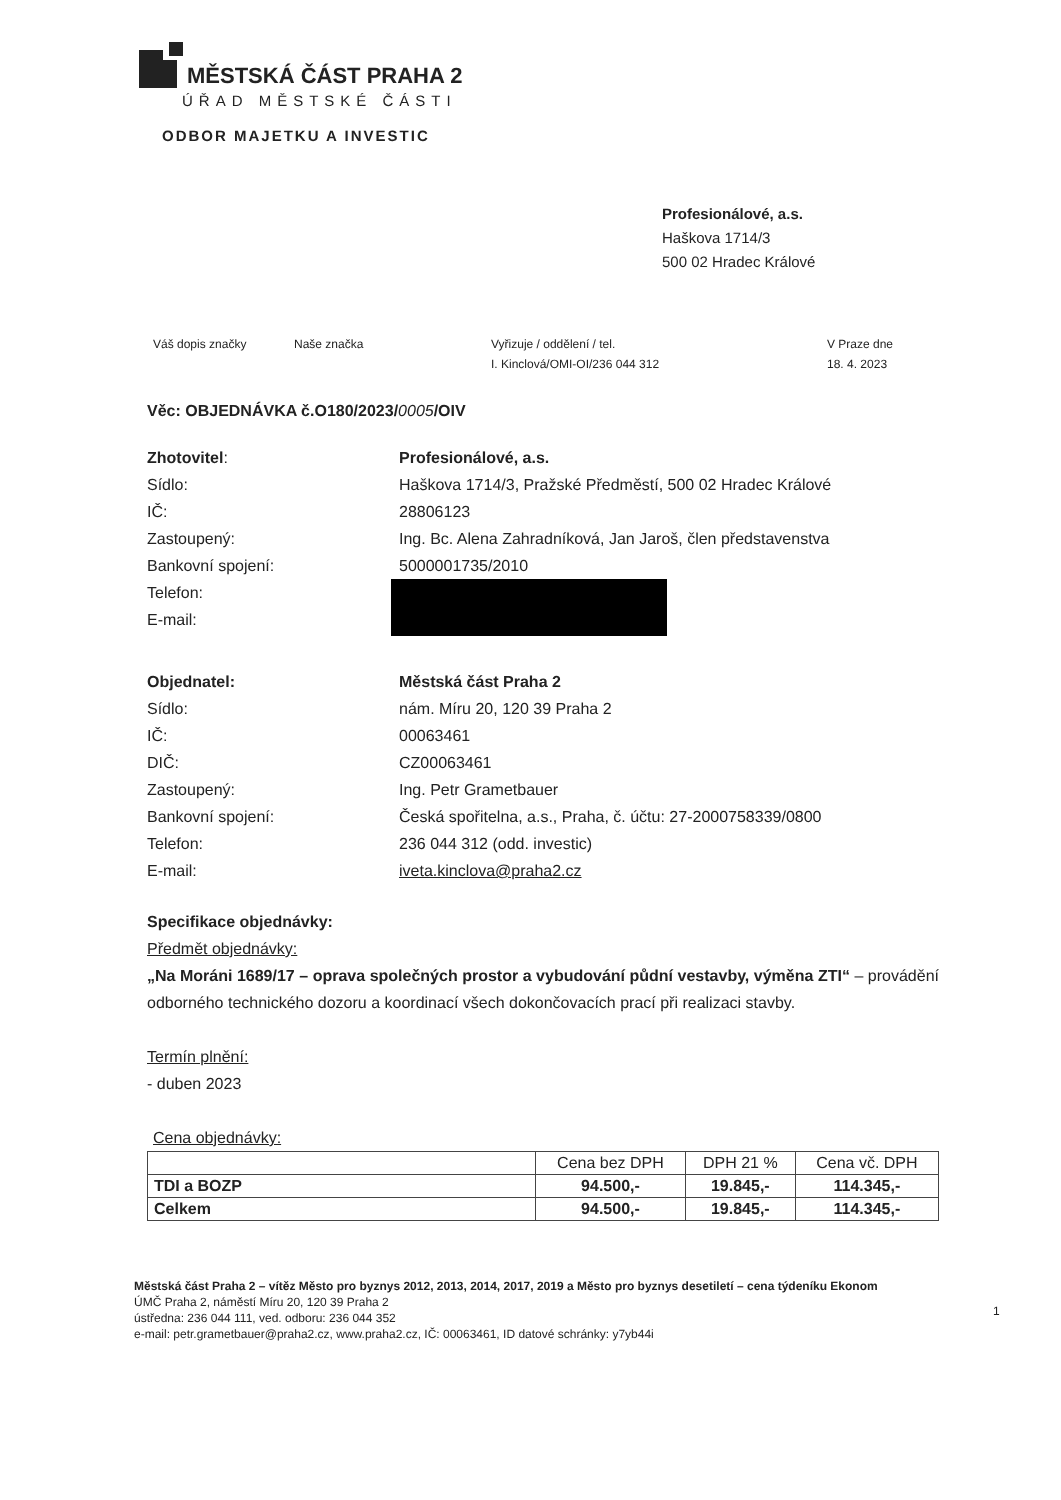MĚSTSKÁ ČÁST PRAHA 2
ÚŘAD MĚSTSKÉ ČÁSTI
ODBOR MAJETKU A INVESTIC
Profesionálové, a.s.
Haškova 1714/3
500 02 Hradec Králové
Váš dopis značky Naše značka Vyřizuje / oddělení / tel.
I. Kinclová/OMI-OI/236 044 312
V Praze dne
18. 4. 2023
Věc: OBJEDNÁVKA č.O180/2023/0005/OIV
Zhotovitel: Profesionálové, a.s.
Sídlo: Haškova 1714/3, Pražské Předměstí, 500 02 Hradec Králové
IČ: 28806123
Zastoupený: Ing. Bc. Alena Zahradníková, Jan Jaroš, člen představenstva
Bankovní spojení: 5000001735/2010
Telefon:
E-mail:
Objednatel: Městská část Praha 2
Sídlo: nám. Míru 20, 120 39 Praha 2
IČ: 00063461
DIČ: CZ00063461
Zastoupený: Ing. Petr Grametbauer
Bankovní spojení: Česká spořitelna, a.s., Praha, č. účtu: 27-2000758339/0800
Telefon: 236 044 312 (odd. investic)
E-mail: iveta.kinclova@praha2.cz
Specifikace objednávky:
Předmět objednávky:
„Na Moráni 1689/17 – oprava společných prostor a vybudování půdní vestavby, výměna ZTI“ – provádění odborného technického dozoru a koordinací všech dokončovacích prací při realizaci stavby.
Termín plnění:
- duben 2023
Cena objednávky:
| | Cena bez DPH | DPH 21 % | Cena vč. DPH |
| --- | --- | --- | --- |
| TDI a BOZP | 94.500,- | 19.845,- | 114.345,- |
| Celkem | 94.500,- | 19.845,- | 114.345,- |
Městská část Praha 2 – vítěz Město pro byznys 2012, 2013, 2014, 2017, 2019 a Město pro byznys desetiletí – cena týdeníku Ekonom
ÚMČ Praha 2, náměstí Míru 20, 120 39 Praha 2
ústředna: 236 044 111, ved. odboru: 236 044 352
e-mail: petr.grametbauer@praha2.cz, www.praha2.cz, IČ: 00063461, ID datové schránky: y7yb44i
1